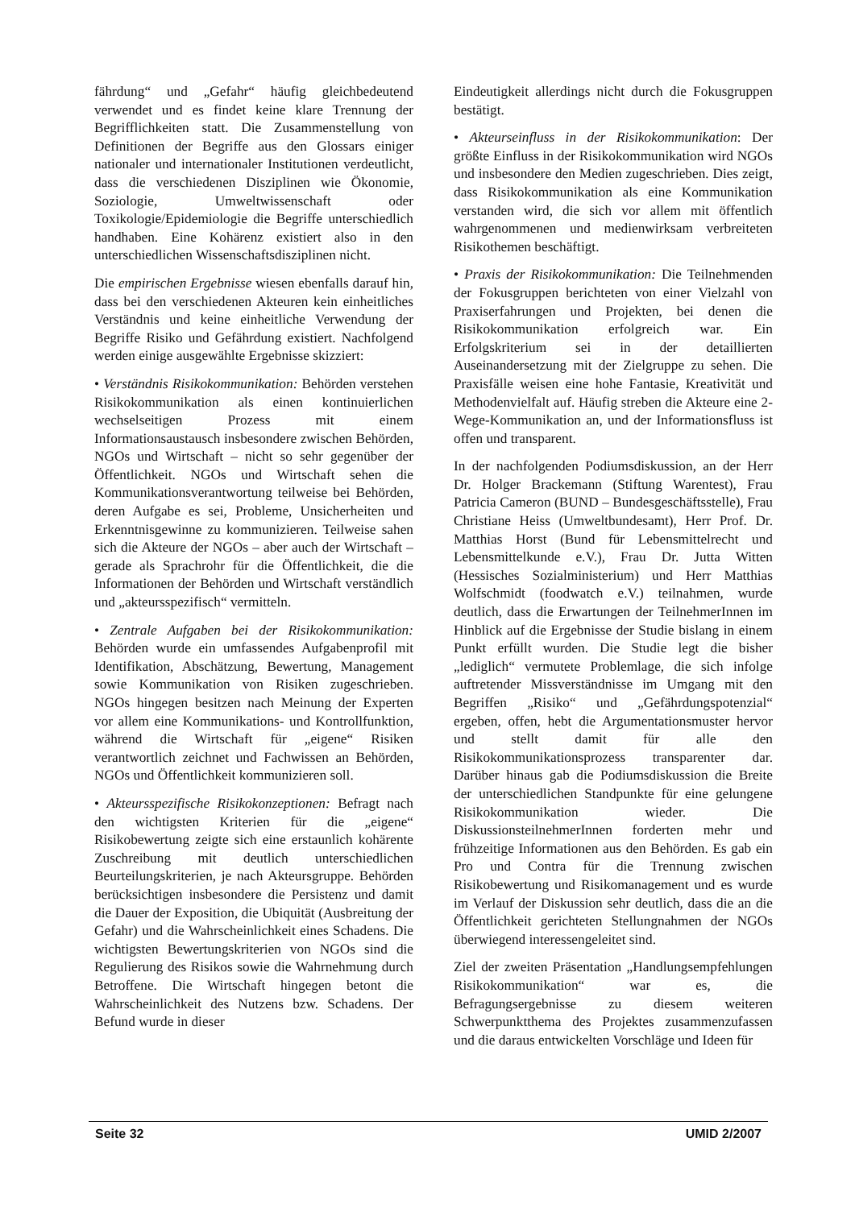fährdung“ und „Gefahr“ häufig gleichbedeutend verwendet und es findet keine klare Trennung der Begrifflichkeiten statt. Die Zusammenstellung von Definitionen der Begriffe aus den Glossars einiger nationaler und internationaler Institutionen verdeutlicht, dass die verschiedenen Disziplinen wie Ökonomie, Soziologie, Umweltwissenschaft oder Toxikologie/Epidemiologie die Begriffe unterschiedlich handhaben. Eine Kohärenz existiert also in den unterschiedlichen Wissenschaftsdisziplinen nicht.
Die empirischen Ergebnisse wiesen ebenfalls darauf hin, dass bei den verschiedenen Akteuren kein einheitliches Verständnis und keine einheitliche Verwendung der Begriffe Risiko und Gefährdung existiert. Nachfolgend werden einige ausgewählte Ergebnisse skizziert:
• Verständnis Risikokommunikation: Behörden verstehen Risikokommunikation als einen kontinuierlichen wechselseitigen Prozess mit einem Informationsaustausch insbesondere zwischen Behörden, NGOs und Wirtschaft – nicht so sehr gegenüber der Öffentlichkeit. NGOs und Wirtschaft sehen die Kommunikationsverantwortung teilweise bei Behörden, deren Aufgabe es sei, Probleme, Unsicherheiten und Erkenntnisgewinne zu kommunizieren. Teilweise sahen sich die Akteure der NGOs – aber auch der Wirtschaft – gerade als Sprachrohr für die Öffentlichkeit, die die Informationen der Behörden und Wirtschaft verständlich und „akteursspezifisch“ vermitteln.
• Zentrale Aufgaben bei der Risikokommunikation: Behörden wurde ein umfassendes Aufgabenprofil mit Identifikation, Abschätzung, Bewertung, Management sowie Kommunikation von Risiken zugeschrieben. NGOs hingegen besitzen nach Meinung der Experten vor allem eine Kommunikations- und Kontrollfunktion, während die Wirtschaft für „eigene“ Risiken verantwortlich zeichnet und Fachwissen an Behörden, NGOs und Öffentlichkeit kommunizieren soll.
• Akteursspezifische Risikokonzeptionen: Befragt nach den wichtigsten Kriterien für die „eigene“ Risikobewertung zeigte sich eine erstaunlich kohärente Zuschreibung mit deutlich unterschiedlichen Beurteilungskriterien, je nach Akteursgruppe. Behörden berücksichtigen insbesondere die Persistenz und damit die Dauer der Exposition, die Ubiquität (Ausbreitung der Gefahr) und die Wahrscheinlichkeit eines Schadens. Die wichtigsten Bewertungskriterien von NGOs sind die Regulierung des Risikos sowie die Wahrnehmung durch Betroffene. Die Wirtschaft hingegen betont die Wahrscheinlichkeit des Nutzens bzw. Schadens. Der Befund wurde in dieser
Eindeutigkeit allerdings nicht durch die Fokusgruppen bestätigt.
• Akteurseinfluss in der Risikokommunikation: Der größte Einfluss in der Risikokommunikation wird NGOs und insbesondere den Medien zugeschrieben. Dies zeigt, dass Risikokommunikation als eine Kommunikation verstanden wird, die sich vor allem mit öffentlich wahrgenommenen und medienwirksam verbreiteten Risikothemen beschäftigt.
• Praxis der Risikokommunikation: Die Teilnehmenden der Fokusgruppen berichteten von einer Vielzahl von Praxiserfahrungen und Projekten, bei denen die Risikokommunikation erfolgreich war. Ein Erfolgskriterium sei in der detaillierten Auseinandersetzung mit der Zielgruppe zu sehen. Die Praxisfälle weisen eine hohe Fantasie, Kreativität und Methodenvielfalt auf. Häufig streben die Akteure eine 2-Wege-Kommunikation an, und der Informationsfluss ist offen und transparent.
In der nachfolgenden Podiumsdiskussion, an der Herr Dr. Holger Brackemann (Stiftung Warentest), Frau Patricia Cameron (BUND – Bundesgeschäftsstelle), Frau Christiane Heiss (Umweltbundesamt), Herr Prof. Dr. Matthias Horst (Bund für Lebensmittelrecht und Lebensmittelkunde e.V.), Frau Dr. Jutta Witten (Hessisches Sozialministerium) und Herr Matthias Wolfschmidt (foodwatch e.V.) teilnahmen, wurde deutlich, dass die Erwartungen der TeilnehmerInnen im Hinblick auf die Ergebnisse der Studie bislang in einem Punkt erfüllt wurden. Die Studie legt die bisher „lediglich“ vermutete Problemlage, die sich infolge auftretender Missverständnisse im Umgang mit den Begriffen „Risiko“ und „Gefährdungspotenzial“ ergeben, offen, hebt die Argumentationsmuster hervor und stellt damit für alle den Risikokommunikationsprozess transparenter dar. Darüber hinaus gab die Podiumsdiskussion die Breite der unterschiedlichen Standpunkte für eine gelungene Risikokommunikation wieder. Die DiskussionsteilnehmerInnen forderten mehr und frühzeitige Informationen aus den Behörden. Es gab ein Pro und Contra für die Trennung zwischen Risikobewertung und Risikomanagement und es wurde im Verlauf der Diskussion sehr deutlich, dass die an die Öffentlichkeit gerichteten Stellungnahmen der NGOs überwiegend interessengeleitet sind.
Ziel der zweiten Präsentation „Handlungsempfehlungen Risikokommunikation“ war es, die Befragungsergebnisse zu diesem weiteren Schwerpunktthema des Projektes zusammenzufassen und die daraus entwickelten Vorschläge und Ideen für
Seite 32 UMID 2/2007